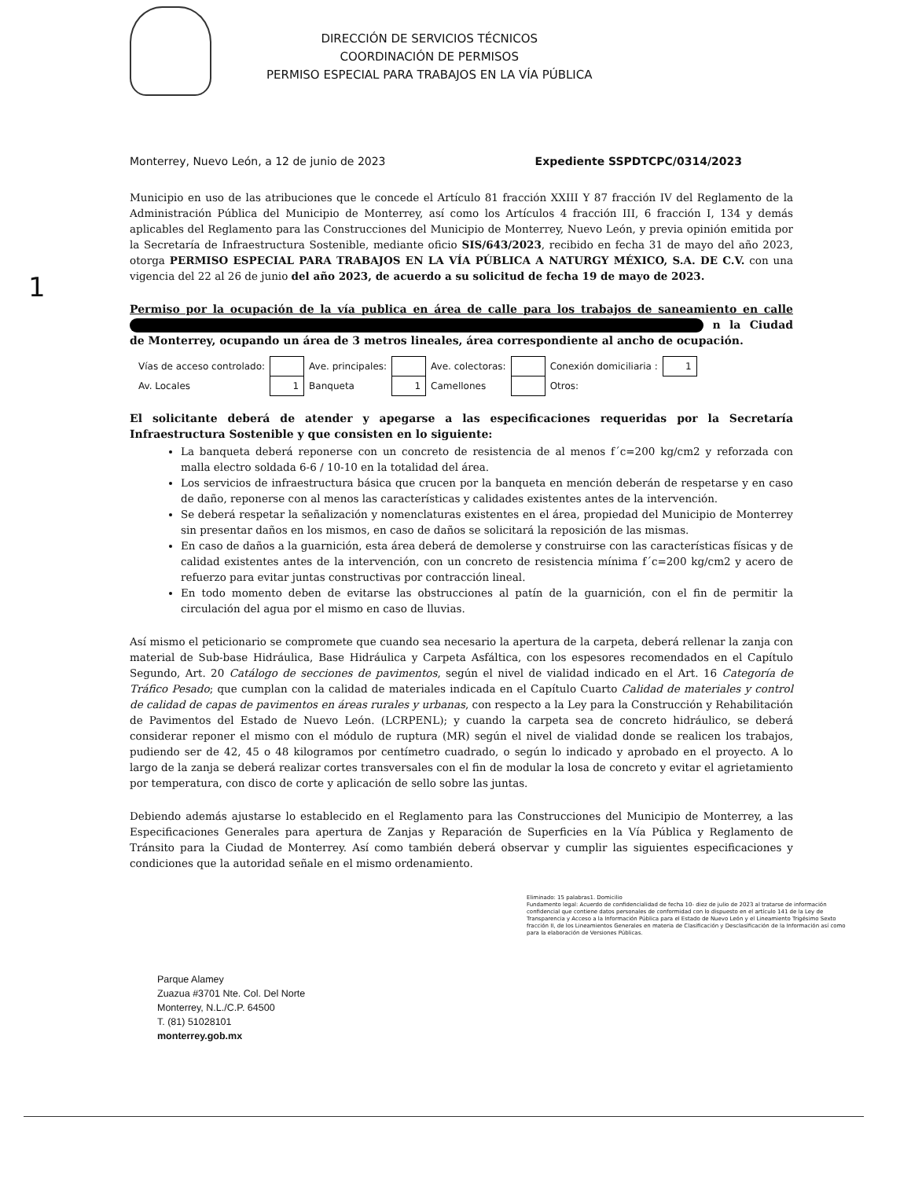DIRECCIÓN DE SERVICIOS TÉCNICOS
COORDINACIÓN DE PERMISOS
PERMISO ESPECIAL PARA TRABAJOS EN LA VÍA PÚBLICA
Monterrey, Nuevo León, a 12 de junio de 2023 Expediente SSPDTCPC/0314/2023
Municipio en uso de las atribuciones que le concede el Artículo 81 fracción XXIII Y 87 fracción IV del Reglamento de la Administración Pública del Municipio de Monterrey, así como los Artículos 4 fracción III, 6 fracción I, 134 y demás aplicables del Reglamento para las Construcciones del Municipio de Monterrey, Nuevo León, y previa opinión emitida por la Secretaría de Infraestructura Sostenible, mediante oficio SIS/643/2023, recibido en fecha 31 de mayo del año 2023, otorga PERMISO ESPECIAL PARA TRABAJOS EN LA VÍA PÚBLICA A NATURGY MÉXICO, S.A. DE C.V. con una vigencia del 22 al 26 de junio del año 2023, de acuerdo a su solicitud de fecha 19 de mayo de 2023.
1
Permiso por la ocupación de la vía publica en área de calle para los trabajos de saneamiento en calle n la Ciudad de Monterrey, ocupando un área de 3 metros lineales, área correspondiente al ancho de ocupación.
| Vías de acceso controlado: | | Ave. principales: | | Ave. colectoras: | | Conexión domiciliaria : | 1 |
| Av. Locales | 1 | Banqueta | 1 | Camellones | | Otros: | |
El solicitante deberá de atender y apegarse a las especificaciones requeridas por la Secretaría Infraestructura Sostenible y que consisten en lo siguiente:
La banqueta deberá reponerse con un concreto de resistencia de al menos f´c=200 kg/cm2 y reforzada con malla electro soldada 6-6 / 10-10 en la totalidad del área.
Los servicios de infraestructura básica que crucen por la banqueta en mención deberán de respetarse y en caso de daño, reponerse con al menos las características y calidades existentes antes de la intervención.
Se deberá respetar la señalización y nomenclaturas existentes en el área, propiedad del Municipio de Monterrey sin presentar daños en los mismos, en caso de daños se solicitará la reposición de las mismas.
En caso de daños a la guarnición, esta área deberá de demolerse y construirse con las características físicas y de calidad existentes antes de la intervención, con un concreto de resistencia mínima f´c=200 kg/cm2 y acero de refuerzo para evitar juntas constructivas por contracción lineal.
En todo momento deben de evitarse las obstrucciones al patín de la guarnición, con el fin de permitir la circulación del agua por el mismo en caso de lluvias.
Así mismo el peticionario se compromete que cuando sea necesario la apertura de la carpeta, deberá rellenar la zanja con material de Sub-base Hidráulica, Base Hidráulica y Carpeta Asfáltica, con los espesores recomendados en el Capítulo Segundo, Art. 20 Catálogo de secciones de pavimentos, según el nivel de vialidad indicado en el Art. 16 Categoría de Tráfico Pesado; que cumplan con la calidad de materiales indicada en el Capítulo Cuarto Calidad de materiales y control de calidad de capas de pavimentos en áreas rurales y urbanas, con respecto a la Ley para la Construcción y Rehabilitación de Pavimentos del Estado de Nuevo León. (LCRPENL); y cuando la carpeta sea de concreto hidráulico, se deberá considerar reponer el mismo con el módulo de ruptura (MR) según el nivel de vialidad donde se realicen los trabajos, pudiendo ser de 42, 45 o 48 kilogramos por centímetro cuadrado, o según lo indicado y aprobado en el proyecto. A lo largo de la zanja se deberá realizar cortes transversales con el fin de modular la losa de concreto y evitar el agrietamiento por temperatura, con disco de corte y aplicación de sello sobre las juntas.
Debiendo además ajustarse lo establecido en el Reglamento para las Construcciones del Municipio de Monterrey, a las Especificaciones Generales para apertura de Zanjas y Reparación de Superficies en la Vía Pública y Reglamento de Tránsito para la Ciudad de Monterrey. Así como también deberá observar y cumplir las siguientes especificaciones y condiciones que la autoridad señale en el mismo ordenamiento.
Eliminado: 15 palabras1. Domicilio
Fundamento legal: Acuerdo de confidencialidad de fecha 10- diez de julio de 2023 al tratarse de información confidencial que contiene datos personales de conformidad con lo dispuesto en el artículo 141 de la Ley de Transparencia y Acceso a la Información Pública para el Estado de Nuevo León y el Lineamiento Trigésimo Sexto fracción II, de los Lineamientos Generales en materia de Clasificación y Desclasificación de la Información así como para la elaboración de Versiones Públicas.
Parque Alamey
Zuazua #3701 Nte. Col. Del Norte
Monterrey, N.L./C.P. 64500
T. (81) 51028101
monterrey.gob.mx